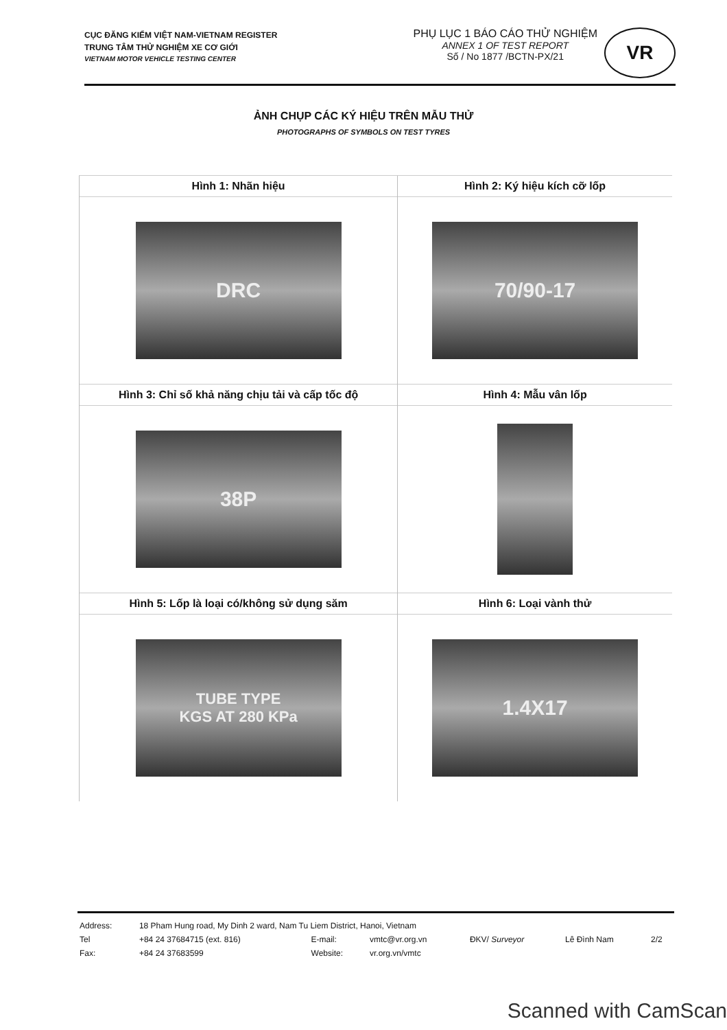CỤC ĐĂNG KIỂM VIỆT NAM-VIETNAM REGISTER
TRUNG TÂM THỬ NGHIỆM XE CƠ GIỚI
VIETNAM MOTOR VEHICLE TESTING CENTER
PHỤ LỤC 1 BÁO CÁO THỬ NGHIỆM
ANNEX 1 OF TEST REPORT
Số / No 1877 /BCTN-PX/21
VR
ẢNH CHỤP CÁC KÝ HIỆU TRÊN MẪU THỬ
PHOTOGRAPHS OF SYMBOLS ON TEST TYRES
| Hình 1: Nhãn hiệu | Hình 2: Ký hiệu kích cỡ lốp |
| DRC | 70/90-17 |
| Hình 3: Chỉ số khả năng chịu tải và cấp tốc độ | Hình 4: Mẫu vân lốp |
| 38P | |
| Hình 5: Lốp là loại có/không sử dụng săm | Hình 6: Loại vành thử |
| TUBE TYPE KGS AT 280 KPa | 1.4X17 |
| Address: | 18 Pham Hung road, My Dinh 2 ward, Nam Tu Liem District, Hanoi, Vietnam | | | | | |
| Tel | +84 24 37684715 (ext. 816) | E-mail: | vmtc@vr.org.vn | ĐKV/ Surveyor | Lê Đình Nam | 2/2 |
| Fax: | +84 24 37683599 | Website: | vr.org.vn/vmtc | | | |
Scanned with CamScan